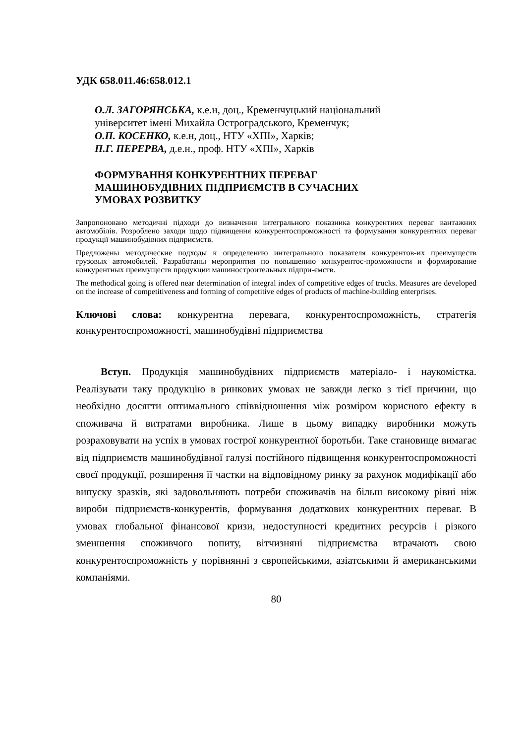УДК 658.011.46:658.012.1
О.Л. ЗАГОРЯНСЬКА, к.е.н, доц., Кременчуцький національний
університет імені Михайла Остроградського, Кременчук;
О.П. КОСЕНКО, к.е.н, доц., НТУ «ХПІ», Харків;
П.Г. ПЕРЕРВА, д.е.н., проф. НТУ «ХПІ», Харків
ФОРМУВАННЯ КОНКУРЕНТНИХ ПЕРЕВАГ
МАШИНОБУДІВНИХ ПІДПРИЄМСТВ В СУЧАСНИХ
УМОВАХ РОЗВИТКУ
Запропоновано методичні підходи до визначення інтегрального показника конкурентних переваг вантажних автомобілів. Розроблено заходи щодо підвищення конкурентоспроможності та формування конкурентних переваг продукції машинобудівних підприємств.
Предложены методические подходы к определению интегрального показателя конкурентов-их преимуществ грузовых автомобилей. Разработаны мероприятия по повышению конкурентос-проможности и формирование конкурентных преимуществ продукции машиностроительных підпри-ємств.
The methodical going is offered near determination of integral index of competitive edges of trucks. Measures are developed on the increase of competitiveness and forming of competitive edges of products of machine-building enterprises.
Ключові слова: конкурентна перевага, конкурентоспроможність, стратегія конкурентоспроможності, машинобудівні підприємства
Вступ. Продукція машинобудівних підприємств матеріало- і наукомістка. Реалізувати таку продукцію в ринкових умовах не завжди легко з тієї причини, що необхідно досягти оптимального співвідношення між розміром корисного ефекту в споживача й витратами виробника. Лише в цьому випадку виробники можуть розраховувати на успіх в умовах гострої конкурентної боротьби. Таке становище вимагає від підприємств машинобудівної галузі постійного підвищення конкурентоспроможності своєї продукції, розширення її частки на відповідному ринку за рахунок модифікації або випуску зразків, які задовольняють потреби споживачів на більш високому рівні ніж вироби підприємств-конкурентів, формування додаткових конкурентних переваг. В умовах глобальної фінансової кризи, недоступності кредитних ресурсів і різкого зменшення споживчого попиту, вітчизняні підприємства втрачають свою конкурентоспроможність у порівнянні з європейськими, азіатськими й американськими компаніями.
80